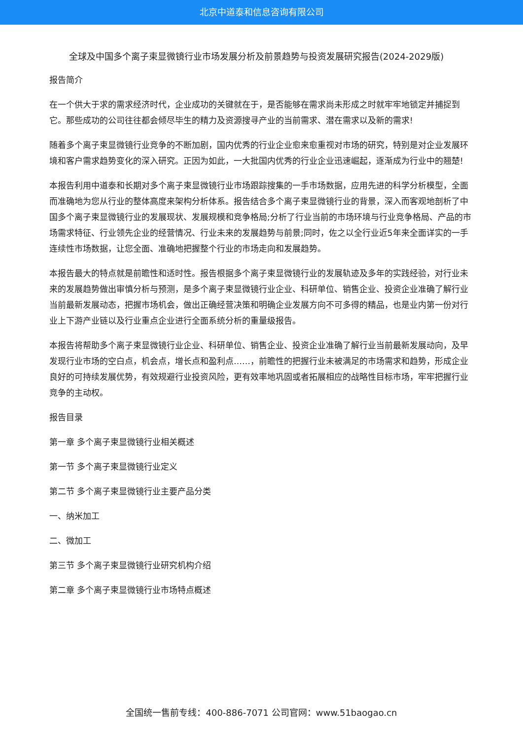北京中道泰和信息咨询有限公司
全球及中国多个离子束显微镜行业市场发展分析及前景趋势与投资发展研究报告(2024-2029版)
报告简介
在一个供大于求的需求经济时代，企业成功的关键就在于，是否能够在需求尚未形成之时就牢牢地锁定并捕捉到它。那些成功的公司往往都会倾尽毕生的精力及资源搜寻产业的当前需求、潜在需求以及新的需求!
随着多个离子束显微镜行业竞争的不断加剧，国内优秀的行业企业愈来愈重视对市场的研究，特别是对企业发展环境和客户需求趋势变化的深入研究。正因为如此，一大批国内优秀的行业企业迅速崛起，逐渐成为行业中的翘楚!
本报告利用中道泰和长期对多个离子束显微镜行业市场跟踪搜集的一手市场数据，应用先进的科学分析模型，全面而准确地为您从行业的整体高度来架构分析体系。报告结合多个离子束显微镜行业的背景，深入而客观地剖析了中国多个离子束显微镜行业的发展现状、发展规模和竞争格局;分析了行业当前的市场环境与行业竞争格局、产品的市场需求特征、行业领先企业的经营情况、行业未来的发展趋势与前景;同时，佐之以全行业近5年来全面详实的一手连续性市场数据，让您全面、准确地把握整个行业的市场走向和发展趋势。
本报告最大的特点就是前瞻性和适时性。报告根据多个离子束显微镜行业的发展轨迹及多年的实践经验，对行业未来的发展趋势做出审慎分析与预测，是多个离子束显微镜行业企业、科研单位、销售企业、投资企业准确了解行业当前最新发展动态，把握市场机会，做出正确经营决策和明确企业发展方向不可多得的精品，也是业内第一份对行业上下游产业链以及行业重点企业进行全面系统分析的重量级报告。
本报告将帮助多个离子束显微镜行业企业、科研单位、销售企业、投资企业准确了解行业当前最新发展动向，及早发现行业市场的空白点，机会点，增长点和盈利点……，前瞻性的把握行业未被满足的市场需求和趋势，形成企业良好的可持续发展优势，有效规避行业投资风险，更有效率地巩固或者拓展相应的战略性目标市场，牢牢把握行业竞争的主动权。
报告目录
第一章 多个离子束显微镜行业相关概述
第一节 多个离子束显微镜行业定义
第二节 多个离子束显微镜行业主要产品分类
一、纳米加工
二、微加工
第三节 多个离子束显微镜行业研究机构介绍
第二章 多个离子束显微镜行业市场特点概述
全国统一售前专线：400-886-7071 公司官网：www.51baogao.cn